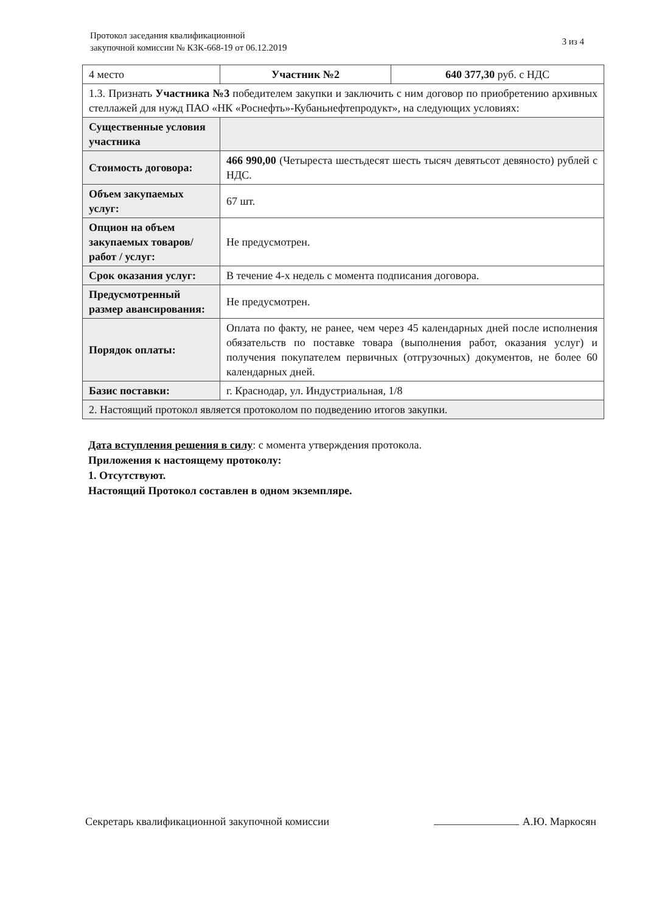Протокол заседания квалификационной
закупочной комиссии № КЗК-668-19 от 06.12.2019
3 из 4
| 4 место | Участник №2 | 640 377,30 руб. с НДС |
| 1.3. Признать Участника №3 победителем закупки и заключить с ним договор по приобретению архивных стеллажей для нужд ПАО «НК «Роснефть»-Кубаньнефтепродукт», на следующих условиях: | | |
| Существенные условия участника | | |
| Стоимость договора: | 466 990,00 (Четыреста шестьдесят шесть тысяч девятьсот девяносто) рублей с НДС. | |
| Объем закупаемых услуг: | 67 шт. | |
| Опцион на объем закупаемых товаров/ работ / услуг: | Не предусмотрен. | |
| Срок оказания услуг: | В течение 4-х недель с момента подписания договора. | |
| Предусмотренный размер авансирования: | Не предусмотрен. | |
| Порядок оплаты: | Оплата по факту, не ранее, чем через 45 календарных дней после исполнения обязательств по поставке товара (выполнения работ, оказания услуг) и получения покупателем первичных (отгрузочных) документов, не более 60 календарных дней. | |
| Базис поставки: | г. Краснодар, ул. Индустриальная, 1/8 | |
| 2. Настоящий протокол является протоколом по подведению итогов закупки. | | |
Дата вступления решения в силу: с момента утверждения протокола.
Приложения к настоящему протоколу:
1. Отсутствуют.
Настоящий Протокол составлен в одном экземпляре.
Секретарь квалификационной закупочной комиссии А.Ю. Маркосян